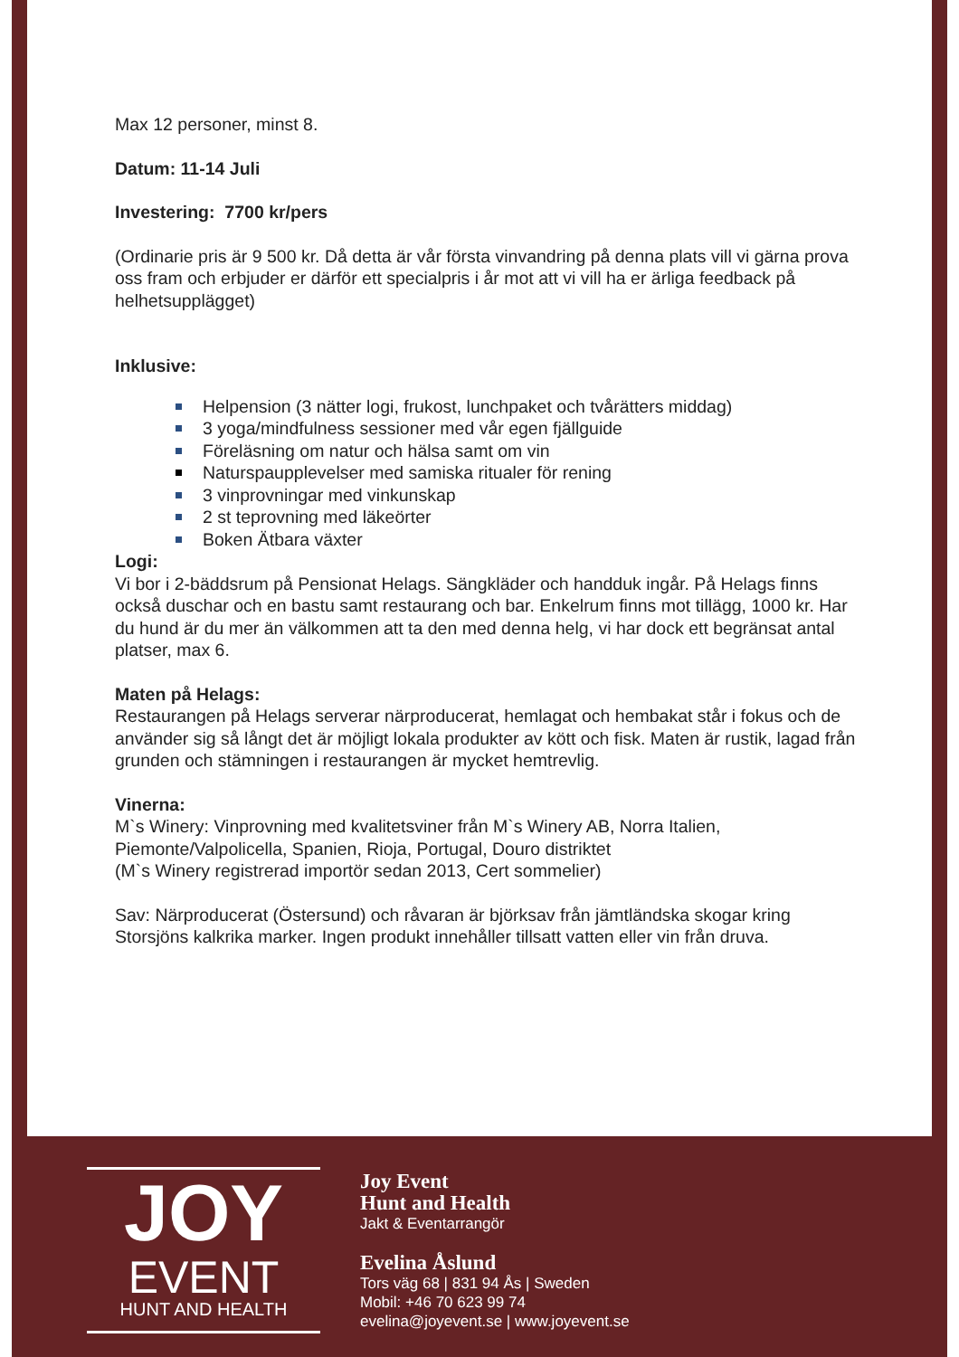Max 12 personer, minst 8.
Datum: 11-14 Juli
Investering: 7700 kr/pers
(Ordinarie pris är 9 500 kr. Då detta är vår första vinvandring på denna plats vill vi gärna prova oss fram och erbjuder er därför ett specialpris i år mot att vi vill ha er ärliga feedback på helhetsupplägget)
Inklusive:
Helpension (3 nätter logi, frukost, lunchpaket och tvårätters middag)
3 yoga/mindfulness sessioner med vår egen fjällguide
Föreläsning om natur och hälsa samt om vin
Naturspaupplevelser med samiska ritualer för rening
3 vinprovningar med vinkunskap
2 st teprovning med läkeörter
Boken Ätbara växter
Logi:
Vi bor i 2-bäddsrum på Pensionat Helags. Sängkläder och handduk ingår. På Helags finns också duschar och en bastu samt restaurang och bar. Enkelrum finns mot tillägg, 1000 kr. Har du hund är du mer än välkommen att ta den med denna helg, vi har dock ett begränsat antal platser, max 6.
Maten på Helags:
Restaurangen på Helags serverar närproducerat, hemlagat och hembakat står i fokus och de använder sig så långt det är möjligt lokala produkter av kött och fisk. Maten är rustik, lagad från grunden och stämningen i restaurangen är mycket hemtrevlig.
Vinerna:
M`s Winery: Vinprovning med kvalitetsviner från M`s Winery AB, Norra Italien, Piemonte/Valpolicella, Spanien, Rioja, Portugal, Douro distriktet
(M`s Winery registrerad importör sedan 2013, Cert sommelier)
Sav: Närproducerat (Östersund) och råvaran är björksav från jämtländska skogar kring Storsjöns kalkrika marker. Ingen produkt innehåller tillsatt vatten eller vin från druva.
JOY
EVENT
HUNT AND HEALTH
Joy Event
Hunt and Health
Jakt & Eventarrangör
Evelina Åslund
Tors väg 68 | 831 94 Ås | Sweden
Mobil: +46 70 623 99 74
evelina@joyevent.se | www.joyevent.se